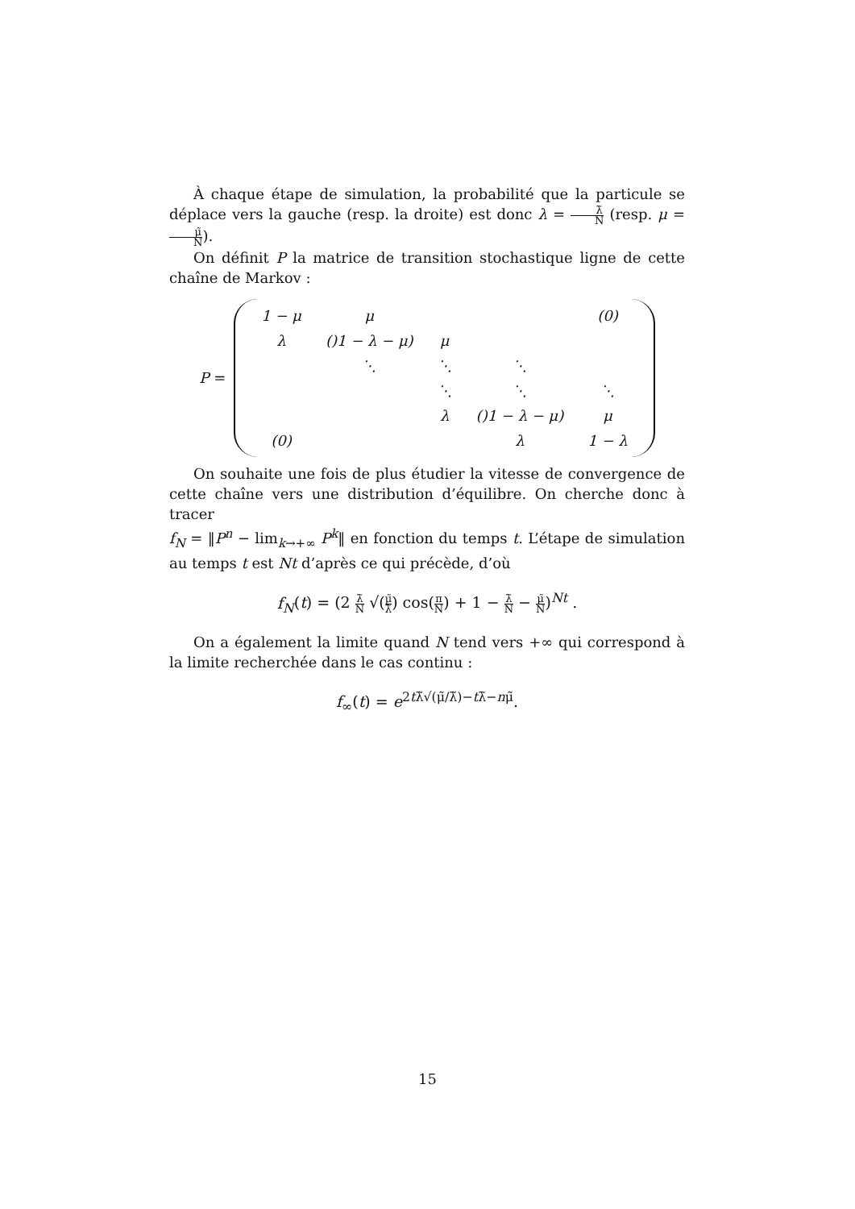À chaque étape de simulation, la probabilité que la particule se déplace vers la gauche (resp. la droite) est donc λ = λ̃ N (resp. μ = μ̃ N).
On définit P la matrice de transition stochastique ligne de cette chaîne de Markov :
P =
| 1 − μ | μ | | | (0) |
| λ | ()1 − λ − μ) | μ | | |
| | ⋱ | ⋱ | ⋱ | |
| | | ⋱ | ⋱ | ⋱ |
| | | λ | ()1 − λ − μ) | μ |
| (0) | | | λ | 1 − λ |
On souhaite une fois de plus étudier la vitesse de convergence de cette chaîne vers une distribution d’équilibre. On cherche donc à tracer
f<sub>N</sub> = ‖P<sup>n</sup> − lim<sub>k→+∞</sub> P<sup>k</sup>‖ en fonction du temps t. L’étape de simulation au temps t est Nt d’après ce qui précède, d’où
f<sub>N</sub>(t) = (2 λ̃ N √(μ̃ λ̃) cos(π N) + 1 − λ̃ N − μ̃ N)<sup>Nt</sup> .
On a également la limite quand N tend vers +∞ qui correspond à la limite recherchée dans le cas continu :
f<sub>∞</sub>(t) = e<sup>2tλ̃√(μ̃/λ̃)−tλ̃−nμ̃</sup>.
15